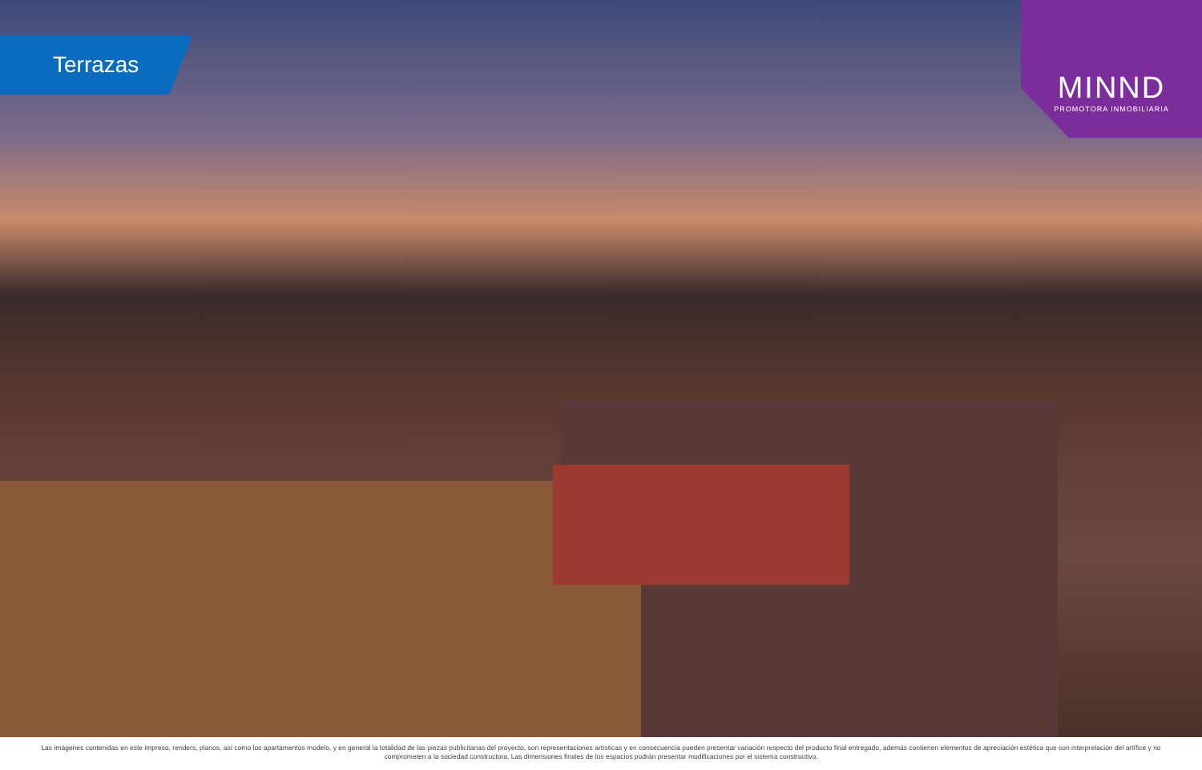Terrazas
MINND
PROMOTORA INMOBILIARIA
Las imágenes contenidas en este impreso, renders, planos, así como los apartamentos modelo, y en general la totalidad de las piezas publicitarias del proyecto, son representaciones artísticas y en consecuencia pueden presentar variación respecto del producto final entregado, además contienen elementos de apreciación estética que son interpretación del artífice y no comprometen a la sociedad constructora. Las dimensiones finales de los espacios podrán presentar modificaciones por el sistema constructivo.